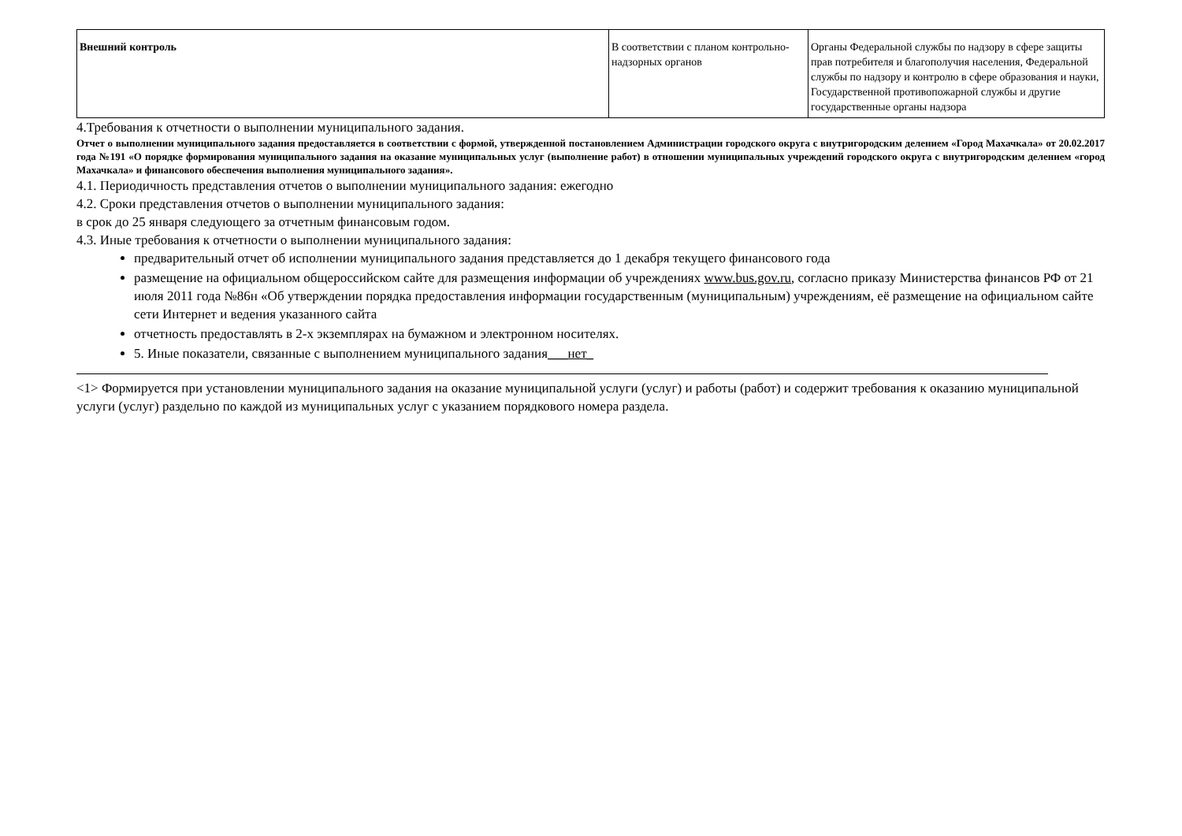| Внешний контроль | В соответствии с планом контрольно-надзорных органов | Органы Федеральной службы по надзору в сфере защиты прав потребителя и благополучия населения, Федеральной службы по надзору и контролю в сфере образования и науки, Государственной противопожарной службы и другие государственные органы надзора |
4.Требования к отчетности о выполнении муниципального задания.
Отчет о выполнении муниципального задания предоставляется в соответствии с формой, утвержденной постановлением Администрации городского округа с внутригородским делением «Город Махачкала» от 20.02.2017 года №191 «О порядке формирования муниципального задания на оказание муниципальных услуг (выполнение работ) в отношении муниципальных учреждений городского округа с внутригородским делением «город Махачкала» и финансового обеспечения выполнения муниципального задания».
4.1. Периодичность представления отчетов о выполнении муниципального задания: ежегодно
4.2. Сроки представления отчетов о выполнении муниципального задания:
в срок до 25 января следующего за отчетным финансовым годом.
4.3. Иные требования к отчетности о выполнении муниципального задания:
предварительный отчет об исполнении муниципального задания представляется до 1 декабря текущего финансового года
размещение на официальном общероссийском сайте для размещения информации об учреждениях www.bus.gov.ru, согласно приказу Министерства финансов РФ от 21 июля 2011 года №86н «Об утверждении порядка предоставления информации государственным (муниципальным) учреждениям, её размещение на официальном сайте сети Интернет и ведения указанного сайта
отчетность предоставлять в 2-х экземплярах на бумажном и электронном носителях.
5. Иные показатели, связанные с выполнением муниципального задания___нет_
<1> Формируется при установлении муниципального задания на оказание муниципальной услуги (услуг) и работы (работ) и содержит требования к оказанию муниципальной услуги (услуг) раздельно по каждой из муниципальных услуг с указанием порядкового номера раздела.